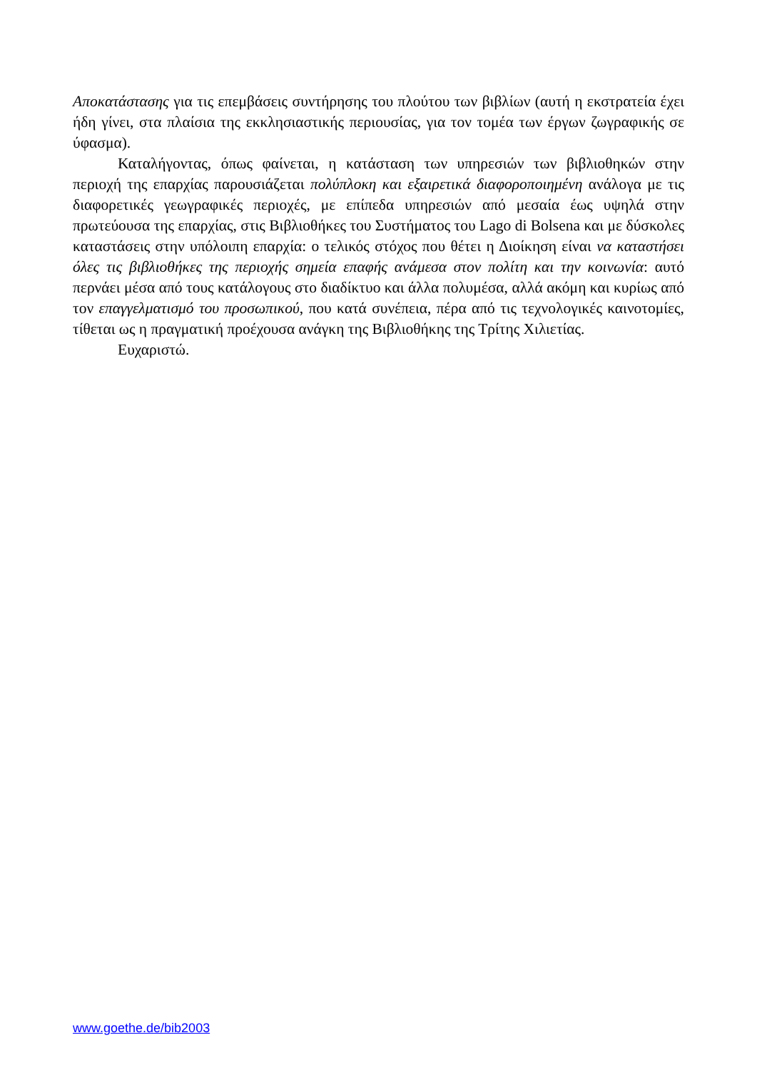Αποκατάστασης για τις επεμβάσεις συντήρησης του πλούτου των βιβλίων (αυτή η εκστρατεία έχει ήδη γίνει, στα πλαίσια της εκκλησιαστικής περιουσίας, για τον τομέα των έργων ζωγραφικής σε ύφασμα).
Καταλήγοντας, όπως φαίνεται, η κατάσταση των υπηρεσιών των βιβλιοθηκών στην περιοχή της επαρχίας παρουσιάζεται πολύπλοκη και εξαιρετικά διαφοροποιημένη ανάλογα με τις διαφορετικές γεωγραφικές περιοχές, με επίπεδα υπηρεσιών από μεσαία έως υψηλά στην πρωτεύουσα της επαρχίας, στις Βιβλιοθήκες του Συστήματος του Lago di Bolsena και με δύσκολες καταστάσεις στην υπόλοιπη επαρχία: ο τελικός στόχος που θέτει η Διοίκηση είναι να καταστήσει όλες τις βιβλιοθήκες της περιοχής σημεία επαφής ανάμεσα στον πολίτη και την κοινωνία: αυτό περνάει μέσα από τους κατάλογους στο διαδίκτυο και άλλα πολυμέσα, αλλά ακόμη και κυρίως από τον επαγγελματισμό του προσωπικού, που κατά συνέπεια, πέρα από τις τεχνολογικές καινοτομίες, τίθεται ως η πραγματική προέχουσα ανάγκη της Βιβλιοθήκης της Τρίτης Χιλιετίας.
Ευχαριστώ.
www.goethe.de/bib2003